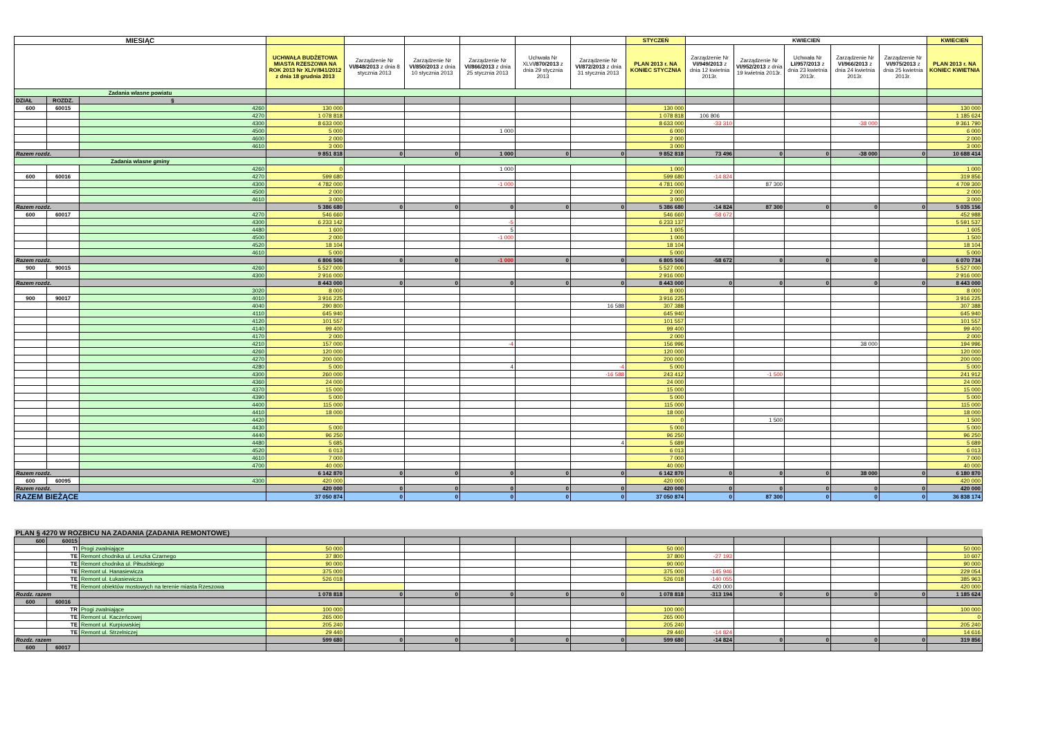| MIESIĄC | | | | | | | | | STYCZEŃ | KWIECIEŃ | | | | | KWIECIEŃ |
| --- | --- | --- | --- | --- | --- | --- | --- | --- | --- | --- | --- | --- | --- | --- | --- |
| | | | UCHWAŁA BUDŻETOWA MIASTA RZESZOWA NA ROK 2013 Nr XLIV/841/2012 z dnia 18 grudnia 2013 | Zarządzenie Nr VI/848/2013 z dnia 8 stycznia 2013 | Zarządzenie Nr VI/850/2013 z dnia 10 stycznia 2013 | Zarządzenie Nr VI/866/2013 z dnia 25 stycznia 2013 | Uchwała Nr XLVI /870/2013 z dnia 29 stycznia 2013 | Zarządzenie Nr VI/872/2013 z dnia 31 stycznia 2013 | PLAN 2013 r. NA KONIEC STYCZNIA | Zarządzenie Nr VI/949/2013 z dnia 12 kwietnia 2013r. | Zarządzenie Nr VI/952/2013 z dnia 19 kwietnia 2013r. | Uchwała Nr LI/957/2013 z dnia 23 kwietnia 2013r. | Zarządzenie Nr VI/966/2013 z dnia 24 kwietnia 2013r. | Zarządzenie Nr VI/975/2013 z dnia 25 kwietnia 2013r. | PLAN 2013 r. NA KONIEC KWIETNIA |
| Zadania wlasne powiatu | | | | | | | | | | | | | | | |
| DZIAŁ | ROZDZ. | § | | | | | | | | | | | | | |
| 600 | 60015 | 4260 | 130 000 | | | | | | 130 000 | | | | | | 130 000 |
| | | 4270 | 1 078 818 | | | | | | 1 078 818 | 106 806 | | | | | 1 185 624 |
| | | 4300 | 8 633 000 | | | | | | 8 633 000 | -33 310 | | | -38 000 | | 9 361 790 |
| | | 4500 | 5 000 | | | 1 000 | | | 6 000 | | | | | | 6 000 |
| | | 4600 | 2 000 | | | | | | 2 000 | | | | | | 2 000 |
| | | 4610 | 3 000 | | | | | | 3 000 | | | | | | 3 000 |
| Razem rozdz. | | | 9 851 818 | 0 | 0 | 1 000 | 0 | 0 | 9 852 818 | 73 496 | 0 | 0 | -38 000 | 0 | 10 688 414 |
| Zadania wlasne gminy | | | | | | | | | | | | | | | |
| | | 4260 | 0 | | | 1 000 | | | 1 000 | | | | | | 1 000 |
| 600 | 60016 | 4270 | 599 680 | | | | | | 599 680 | -14 824 | | | | | 319 856 |
| | | 4300 | 4 782 000 | | | -1 000 | | | 4 781 000 | | 87 300 | | | | 4 709 300 |
| | | 4500 | 2 000 | | | | | | 2 000 | | | | | | 2 000 |
| | | 4610 | 3 000 | | | | | | 3 000 | | | | | | 3 000 |
| Razem rozdz. | | | 5 386 680 | 0 | 0 | 0 | 0 | 0 | 5 386 680 | -14 824 | 87 300 | 0 | 0 | 0 | 5 035 156 |
| 600 | 60017 | 4270 | 546 660 | | | | | | 546 660 | -58 672 | | | | | 452 988 |
| | | 4300 | 6 233 142 | | | -5 | | | 6 233 137 | | | | | | 5 591 537 |
| | | 4480 | 1 600 | | | 5 | | | 1 605 | | | | | | 1 605 |
| | | 4500 | 2 000 | | | -1 000 | | | 1 000 | | | | | | 1 500 |
| | | 4520 | 18 104 | | | | | | 18 104 | | | | | | 18 104 |
| | | 4610 | 5 000 | | | | | | 5 000 | | | | | | 5 000 |
| Razem rozdz. | | | 6 806 506 | 0 | 0 | -1 000 | 0 | 0 | 6 805 506 | -58 672 | 0 | 0 | 0 | 0 | 6 070 734 |
| 900 | 90015 | 4260 | 5 527 000 | | | | | | 5 527 000 | | | | | | 5 527 000 |
| | | 4300 | 2 916 000 | | | | | | 2 916 000 | | | | | | 2 916 000 |
| Razem rozdz. | | | 8 443 000 | 0 | 0 | 0 | 0 | 0 | 8 443 000 | 0 | 0 | 0 | 0 | 0 | 8 443 000 |
| | | 3020 | 8 000 | | | | | | 8 000 | | | | | | 8 000 |
| 900 | 90017 | 4010 | 3 916 225 | | | | | | 3 916 225 | | | | | | 3 916 225 |
| | | 4040 | 290 800 | | | | | 16 588 | 307 388 | | | | | | 307 388 |
| | | 4110 | 645 940 | | | | | | 645 940 | | | | | | 645 940 |
| | | 4120 | 101 557 | | | | | | 101 557 | | | | | | 101 557 |
| | | 4140 | 99 400 | | | | | | 99 400 | | | | | | 99 400 |
| | | 4170 | 2 000 | | | | | | 2 000 | | | | | | 2 000 |
| | | 4210 | 157 000 | | | -4 | | | 156 996 | | | | 38 000 | | 194 996 |
| | | 4260 | 120 000 | | | | | | 120 000 | | | | | | 120 000 |
| | | 4270 | 200 000 | | | | | | 200 000 | | | | | | 200 000 |
| | | 4280 | 5 000 | | | 4 | | -4 | 5 000 | | | | | | 5 000 |
| | | 4300 | 260 000 | | | | | -16 588 | 243 412 | | -1 500 | | | | 241 912 |
| | | 4360 | 24 000 | | | | | | 24 000 | | | | | | 24 000 |
| | | 4370 | 15 000 | | | | | | 15 000 | | | | | | 15 000 |
| | | 4390 | 5 000 | | | | | | 5 000 | | | | | | 5 000 |
| | | 4400 | 115 000 | | | | | | 115 000 | | | | | | 115 000 |
| | | 4410 | 18 000 | | | | | | 18 000 | | | | | | 18 000 |
| | | 4420 | | | | | | | 0 | | 1 500 | | | | 1 500 |
| | | 4430 | 5 000 | | | | | | 5 000 | | | | | | 5 000 |
| | | 4440 | 96 250 | | | | | | 96 250 | | | | | | 96 250 |
| | | 4480 | 5 685 | | | | | 4 | 5 689 | | | | | | 5 689 |
| | | 4520 | 6 013 | | | | | | 6 013 | | | | | | 6 013 |
| | | 4610 | 7 000 | | | | | | 7 000 | | | | | | 7 000 |
| | | 4700 | 40 000 | | | | | | 40 000 | | | | | | 40 000 |
| Razem rozdz. | | | 6 142 870 | 0 | 0 | 0 | 0 | 0 | 6 142 870 | 0 | 0 | 0 | 38 000 | 0 | 6 180 870 |
| 600 | 60095 | 4300 | 420 000 | | | | | | 420 000 | | | | | | 420 000 |
| Razem rozdz. | | | 420 000 | 0 | 0 | 0 | 0 | 0 | 420 000 | 0 | 0 | 0 | 0 | 0 | 420 000 |
| RAZEM BIEŻĄCE | | | 37 050 874 | 0 | 0 | 0 | 0 | 0 | 37 050 874 | 0 | 87 300 | 0 | 0 | 0 | 36 838 174 |
| PLAN § 4270 W ROZBICU NA ZADANIA (ZADANIA REMONTOWE) | | | | | | | | | | | | | | | |
| 600 | 60015 | | | | | | | | | | | | | | |
| | TI | Progi zwalniające | 50 000 | | | | | | 50 000 | | | | | | 50 000 |
| | TE | Remont chodnika ul. Leszka Czarnego | 37 800 | | | | | | 37 800 | -27 193 | | | | | 10 607 |
| | TE | Remont chodnika ul. Piłsudskiego | 90 000 | | | | | | 90 000 | | | | | | 90 000 |
| | TE | Remont ul. Hanasiewicza | 375 000 | | | | | | 375 000 | -145 946 | | | | | 229 054 |
| | TE | Remont ul. Łukasiewicza | 526 018 | | | | | | 526 018 | -140 055 | | | | | 385 963 |
| | TE | Remont obiektów mostowych na terenie miasta Rzeszowa | | | | | | | | 420 000 | | | | | 420 000 |
| Rozdz. razem | | | 1 078 818 | 0 | 0 | 0 | 0 | 0 | 1 078 818 | -313 194 | 0 | 0 | 0 | 0 | 1 185 624 |
| 600 | 60016 | | | | | | | | | | | | | | |
| | TR | Progi zwalniające | 100 000 | | | | | | 100 000 | | | | | | 100 000 |
| | TE | Remont ul. Kaczeńcowej | 265 000 | | | | | | 265 000 | | | | | | 0 |
| | TE | Remont ul. Kurpiowskiej | 205 240 | | | | | | 205 240 | | | | | | 205 240 |
| | TE | Remont ul. Strzelniczej | 29 440 | | | | | | 29 440 | -14 824 | | | | | 14 616 |
| Rozdz. razem | | | 599 680 | 0 | 0 | 0 | 0 | 0 | 599 680 | -14 824 | 0 | 0 | 0 | 0 | 319 856 |
| 600 | 60017 | | | | | | | | | | | | | | |